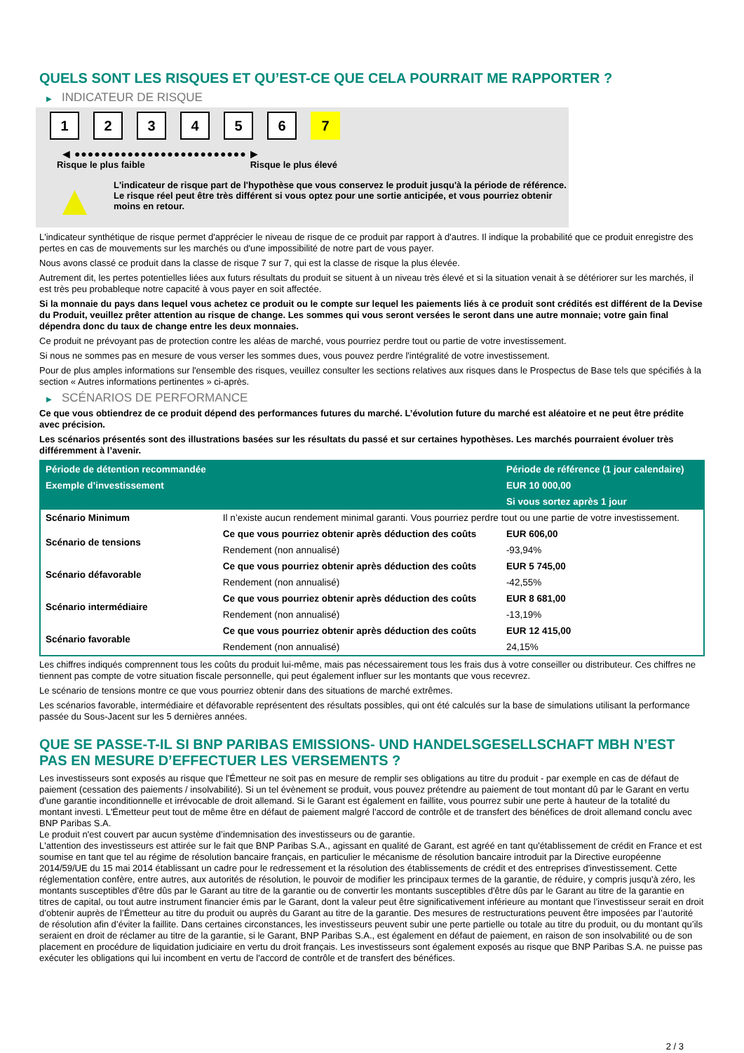QUELS SONT LES RISQUES ET QU’EST-CE QUE CELA POURRAIT ME RAPPORTER ?
▶ INDICATEUR DE RISQUE
1 2 3 4 5 6 7
◀ ●●●●●●●●●●●●●●●●●●●●●●●●●● ▶
Risque le plus faible Risque le plus élevé
▲
L'indicateur de risque part de l'hypothèse que vous conservez le produit jusqu'à la période de référence.
Le risque réel peut être très différent si vous optez pour une sortie anticipée, et vous pourriez obtenir moins en retour.
L'indicateur synthétique de risque permet d'apprécier le niveau de risque de ce produit par rapport à d'autres. Il indique la probabilité que ce produit enregistre des pertes en cas de mouvements sur les marchés ou d'une impossibilité de notre part de vous payer.
Nous avons classé ce produit dans la classe de risque 7 sur 7, qui est la classe de risque la plus élevée.
Autrement dit, les pertes potentielles liées aux futurs résultats du produit se situent à un niveau très élevé et si la situation venait à se détériorer sur les marchés, il est très peu probableque notre capacité à vous payer en soit affectée.
Si la monnaie du pays dans lequel vous achetez ce produit ou le compte sur lequel les paiements liés à ce produit sont crédités est différent de la Devise du Produit, veuillez prêter attention au risque de change. Les sommes qui vous seront versées le seront dans une autre monnaie; votre gain final dépendra donc du taux de change entre les deux monnaies.
Ce produit ne prévoyant pas de protection contre les aléas de marché, vous pourriez perdre tout ou partie de votre investissement.
Si nous ne sommes pas en mesure de vous verser les sommes dues, vous pouvez perdre l'intégralité de votre investissement.
Pour de plus amples informations sur l'ensemble des risques, veuillez consulter les sections relatives aux risques dans le Prospectus de Base tels que spécifiés à la section « Autres informations pertinentes » ci-après.
▶ SCÉNARIOS DE PERFORMANCE
Ce que vous obtiendrez de ce produit dépend des performances futures du marché. L’évolution future du marché est aléatoire et ne peut être prédite avec précision.
Les scénarios présentés sont des illustrations basées sur les résultats du passé et sur certaines hypothèses. Les marchés pourraient évoluer très différemment à l’avenir.
| Période de détention recommandée | | Période de référence (1 jour calendaire) |
| --- | --- | --- |
| Exemple d’investissement | | EUR 10 000,00 |
| | | Si vous sortez après 1 jour |
| Scénario Minimum | Il n’existe aucun rendement minimal garanti. Vous pourriez perdre tout ou une partie de votre investissement. | |
| Scénario de tensions | Ce que vous pourriez obtenir après déduction des coûts | EUR 606,00 |
| | Rendement (non annualisé) | -93,94% |
| Scénario défavorable | Ce que vous pourriez obtenir après déduction des coûts | EUR 5 745,00 |
| | Rendement (non annualisé) | -42,55% |
| Scénario intermédiaire | Ce que vous pourriez obtenir après déduction des coûts | EUR 8 681,00 |
| | Rendement (non annualisé) | -13,19% |
| Scénario favorable | Ce que vous pourriez obtenir après déduction des coûts | EUR 12 415,00 |
| | Rendement (non annualisé) | 24,15% |
Les chiffres indiqués comprennent tous les coûts du produit lui-même, mais pas nécessairement tous les frais dus à votre conseiller ou distributeur. Ces chiffres ne tiennent pas compte de votre situation fiscale personnelle, qui peut également influer sur les montants que vous recevrez.
Le scénario de tensions montre ce que vous pourriez obtenir dans des situations de marché extrêmes.
Les scénarios favorable, intermédiaire et défavorable représentent des résultats possibles, qui ont été calculés sur la base de simulations utilisant la performance passée du Sous-Jacent sur les 5 dernières années.
QUE SE PASSE-T-IL SI BNP PARIBAS EMISSIONS- UND HANDELSGESELLSCHAFT MBH N’EST PAS EN MESURE D’EFFECTUER LES VERSEMENTS ?
Les investisseurs sont exposés au risque que l'Émetteur ne soit pas en mesure de remplir ses obligations au titre du produit - par exemple en cas de défaut de paiement (cessation des paiements / insolvabilité). Si un tel évènement se produit, vous pouvez prétendre au paiement de tout montant dû par le Garant en vertu d'une garantie inconditionnelle et irrévocable de droit allemand. Si le Garant est également en faillite, vous pourrez subir une perte à hauteur de la totalité du montant investi. L'Émetteur peut tout de même être en défaut de paiement malgré l'accord de contrôle et de transfert des bénéfices de droit allemand conclu avec BNP Paribas S.A.
Le produit n'est couvert par aucun système d’indemnisation des investisseurs ou de garantie.
L'attention des investisseurs est attirée sur le fait que BNP Paribas S.A., agissant en qualité de Garant, est agréé en tant qu'établissement de crédit en France et est soumise en tant que tel au régime de résolution bancaire français, en particulier le mécanisme de résolution bancaire introduit par la Directive européenne 2014/59/UE du 15 mai 2014 établissant un cadre pour le redressement et la résolution des établissements de crédit et des entreprises d'investissement. Cette réglementation confère, entre autres, aux autorités de résolution, le pouvoir de modifier les principaux termes de la garantie, de réduire, y compris jusqu'à zéro, les montants susceptibles d'être dûs par le Garant au titre de la garantie ou de convertir les montants susceptibles d'être dûs par le Garant au titre de la garantie en titres de capital, ou tout autre instrument financier émis par le Garant, dont la valeur peut être significativement inférieure au montant que l’investisseur serait en droit d’obtenir auprès de l’Émetteur au titre du produit ou auprès du Garant au titre de la garantie. Des mesures de restructurations peuvent être imposées par l’autorité de résolution afin d’éviter la faillite. Dans certaines circonstances, les investisseurs peuvent subir une perte partielle ou totale au titre du produit, ou du montant qu’ils seraient en droit de réclamer au titre de la garantie, si le Garant, BNP Paribas S.A., est également en défaut de paiement, en raison de son insolvabilité ou de son placement en procédure de liquidation judiciaire en vertu du droit français. Les investisseurs sont également exposés au risque que BNP Paribas S.A. ne puisse pas exécuter les obligations qui lui incombent en vertu de l'accord de contrôle et de transfert des bénéfices.
2 / 3